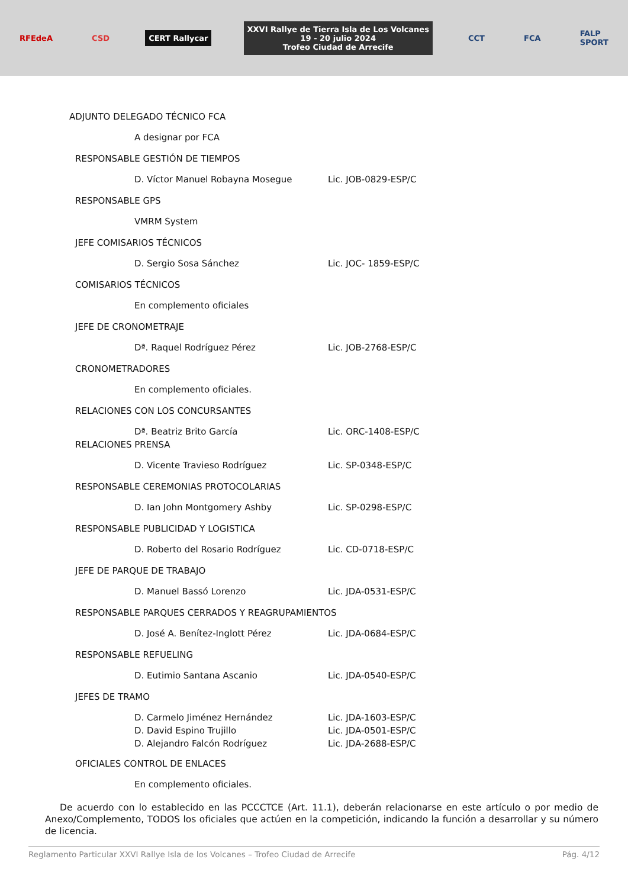RFEdeA CSD CERT Rallycar
XXVI Rallye de Tierra Isla de Los Volcanes
19 - 20 julio 2024
Trofeo Ciudad de Arrecife
CCT FCA
FALP
SPORT
ADJUNTO DELEGADO TÉCNICO FCA
A designar por FCA
RESPONSABLE GESTIÓN DE TIEMPOS
D. Víctor Manuel Robayna Mosegue Lic. JOB-0829-ESP/C
RESPONSABLE GPS
VMRM System
JEFE COMISARIOS TÉCNICOS
D. Sergio Sosa Sánchez Lic. JOC- 1859-ESP/C
COMISARIOS TÉCNICOS
En complemento oficiales
JEFE DE CRONOMETRAJE
Dª. Raquel Rodríguez Pérez Lic. JOB-2768-ESP/C
CRONOMETRADORES
En complemento oficiales.
RELACIONES CON LOS CONCURSANTES
Dª. Beatriz Brito García Lic. ORC-1408-ESP/C
RELACIONES PRENSA
D. Vicente Travieso Rodríguez Lic. SP-0348-ESP/C
RESPONSABLE CEREMONIAS PROTOCOLARIAS
D. Ian John Montgomery Ashby Lic. SP-0298-ESP/C
RESPONSABLE PUBLICIDAD Y LOGISTICA
D. Roberto del Rosario Rodríguez Lic. CD-0718-ESP/C
JEFE DE PARQUE DE TRABAJO
D. Manuel Bassó Lorenzo Lic. JDA-0531-ESP/C
RESPONSABLE PARQUES CERRADOS Y REAGRUPAMIENTOS
D. José A. Benítez-Inglott Pérez Lic. JDA-0684-ESP/C
RESPONSABLE REFUELING
D. Eutimio Santana Ascanio Lic. JDA-0540-ESP/C
JEFES DE TRAMO
D. Carmelo Jiménez Hernández Lic. JDA-1603-ESP/C
D. David Espino Trujillo Lic. JDA-0501-ESP/C
D. Alejandro Falcón Rodríguez Lic. JDA-2688-ESP/C
OFICIALES CONTROL DE ENLACES
En complemento oficiales.
De acuerdo con lo establecido en las PCCCTCE (Art. 11.1), deberán relacionarse en este artículo o por medio de Anexo/Complemento, TODOS los oficiales que actúen en la competición, indicando la función a desarrollar y su número de licencia.
Reglamento Particular XXVI Rallye Isla de los Volcanes – Trofeo Ciudad de Arrecife Pág. 4/12